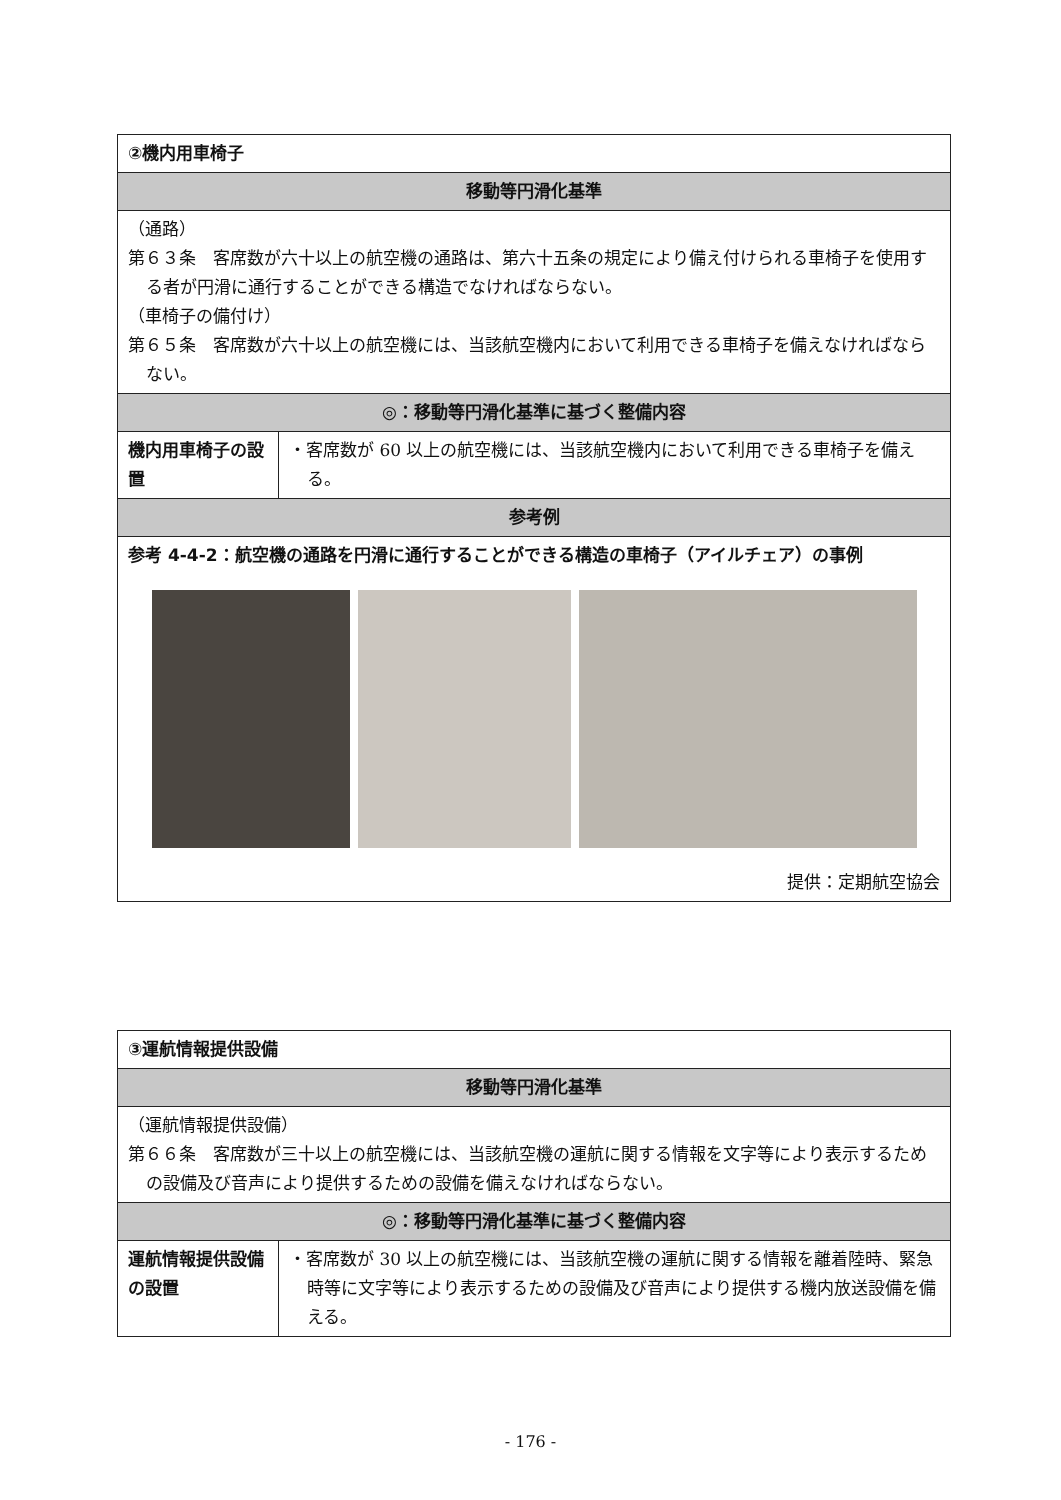| ②機内用車椅子 | |
| --- | --- |
| 移動等円滑化基準 | |
| （通路） 第６３条 客席数が六十以上の航空機の通路は、第六十五条の規定により備え付けられる車椅子を使用する者が円滑に通行することができる構造でなければならない。 （車椅子の備付け） 第６５条 客席数が六十以上の航空機には、当該航空機内において利用できる車椅子を備えなければならない。 | |
| ◎：移動等円滑化基準に基づく整備内容 | |
| 機内用車椅子の設置 | ・客席数が 60 以上の航空機には、当該航空機内において利用できる車椅子を備える。 |
| 参考例 | |
| 参考 4-4-2：航空機の通路を円滑に通行することができる構造の車椅子（アイルチェア）の事例 提供：定期航空協会 | |
| ③運航情報提供設備 | |
| --- | --- |
| 移動等円滑化基準 | |
| （運航情報提供設備） 第６６条 客席数が三十以上の航空機には、当該航空機の運航に関する情報を文字等により表示するための設備及び音声により提供するための設備を備えなければならない。 | |
| ◎：移動等円滑化基準に基づく整備内容 | |
| 運航情報提供設備の設置 | ・客席数が 30 以上の航空機には、当該航空機の運航に関する情報を離着陸時、緊急時等に文字等により表示するための設備及び音声により提供する機内放送設備を備える。 |
- 176 -